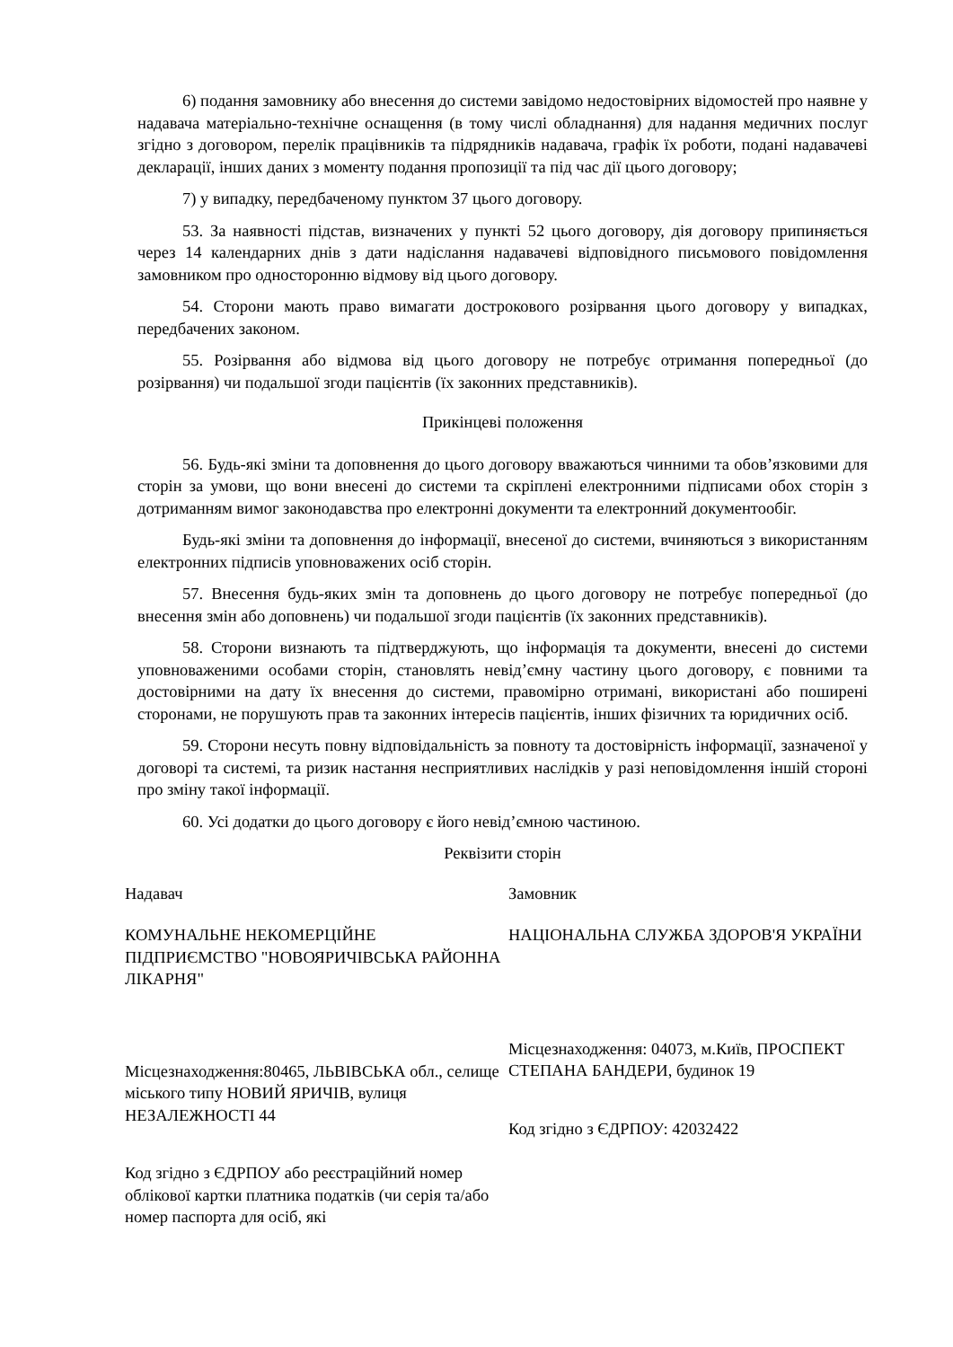6) подання замовнику або внесення до системи завідомо недостовірних відомостей про наявне у надавача матеріально-технічне оснащення (в тому числі обладнання) для надання медичних послуг згідно з договором, перелік працівників та підрядників надавача, графік їх роботи, подані надавачеві декларації, інших даних з моменту подання пропозиції та під час дії цього договору;
7) у випадку, передбаченому пунктом 37 цього договору.
53. За наявності підстав, визначених у пункті 52 цього договору, дія договору припиняється через 14 календарних днів з дати надіслання надавачеві відповідного письмового повідомлення замовником про односторонню відмову від цього договору.
54. Сторони мають право вимагати дострокового розірвання цього договору у випадках, передбачених законом.
55. Розірвання або відмова від цього договору не потребує отримання попередньої (до розірвання) чи подальшої згоди пацієнтів (їх законних представників).
Прикінцеві положення
56. Будь-які зміни та доповнення до цього договору вважаються чинними та обов’язковими для сторін за умови, що вони внесені до системи та скріплені електронними підписами обох сторін з дотриманням вимог законодавства про електронні документи та електронний документообіг.
Будь-які зміни та доповнення до інформації, внесеної до системи, вчиняються з використанням електронних підписів уповноважених осіб сторін.
57. Внесення будь-яких змін та доповнень до цього договору не потребує попередньої (до внесення змін або доповнень) чи подальшої згоди пацієнтів (їх законних представників).
58. Сторони визнають та підтверджують, що інформація та документи, внесені до системи уповноваженими особами сторін, становлять невід’ємну частину цього договору, є повними та достовірними на дату їх внесення до системи, правомірно отримані, використані або поширені сторонами, не порушують прав та законних інтересів пацієнтів, інших фізичних та юридичних осіб.
59. Сторони несуть повну відповідальність за повноту та достовірність інформації, зазначеної у договорі та системі, та ризик настання несприятливих наслідків у разі неповідомлення іншій стороні про зміну такої інформації.
60. Усі додатки до цього договору є його невід’ємною частиною.
Реквізити сторін
Надавач
КОМУНАЛЬНЕ НЕКОМЕРЦІЙНЕ ПІДПРИЄМСТВО "НОВОЯРИЧІВСЬКА РАЙОННА ЛІКАРНЯ"
Місцезнаходження:80465, ЛЬВІВСЬКА обл., селище міського типу НОВИЙ ЯРИЧІВ, вулиця НЕЗАЛЕЖНОСТІ 44
Код згідно з ЄДРПОУ або реєстраційний номер облікової картки платника податків (чи серія та/або номер паспорта для осіб, які
Замовник
НАЦІОНАЛЬНА СЛУЖБА ЗДОРОВ'Я УКРАЇНИ
Місцезнаходження: 04073, м.Київ, ПРОСПЕКТ СТЕПАНА БАНДЕРИ, будинок 19
Код згідно з ЄДРПОУ: 42032422